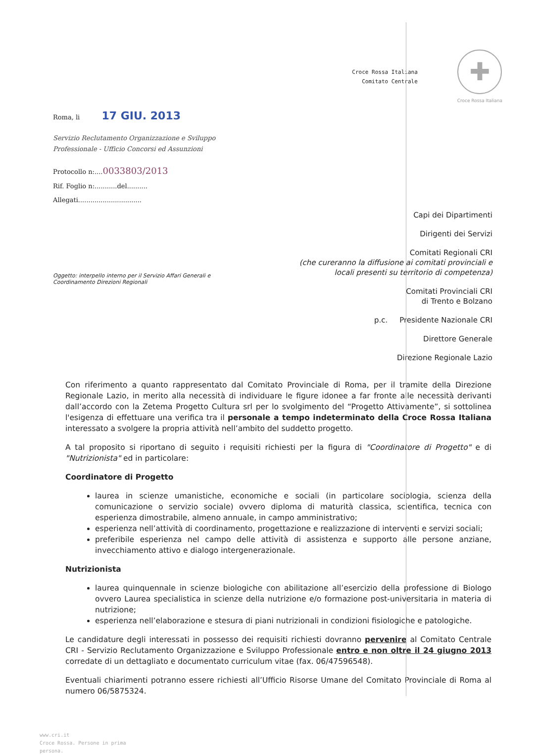Croce Rossa Italiana
Comitato Centrale
✚
Croce Rossa Italiana
Roma, li 17 GIU. 2013
Servizio Reclutamento Organizzazione e Sviluppo
Professionale - Ufficio Concorsi ed Assunzioni
Protocollo n:....0033803/2013
Rif. Foglio n:...........del..........
Allegati...............................
Capi dei Dipartimenti
Dirigenti dei Servizi
Comitati Regionali CRI
(che cureranno la diffusione ai comitati provinciali e
locali presenti su territorio di competenza)
Comitati Provinciali CRI
di Trento e Bolzano
p.c. Presidente Nazionale CRI
Direttore Generale
Direzione Regionale Lazio
Oggetto: interpello interno per il Servizio Affari Generali e
Coordinamento Direzioni Regionali
Con riferimento a quanto rappresentato dal Comitato Provinciale di Roma, per il tramite della Direzione Regionale Lazio, in merito alla necessità di individuare le figure idonee a far fronte alle necessità derivanti dall’accordo con la Zetema Progetto Cultura srl per lo svolgimento del “Progetto Attivamente”, si sottolinea l'esigenza di effettuare una verifica tra il personale a tempo indeterminato della Croce Rossa Italiana interessato a svolgere la propria attività nell’ambito del suddetto progetto.
A tal proposito si riportano di seguito i requisiti richiesti per la figura di "Coordinatore di Progetto" e di "Nutrizionista" ed in particolare:
Coordinatore di Progetto
laurea in scienze umanistiche, economiche e sociali (in particolare sociologia, scienza della comunicazione o servizio sociale) ovvero diploma di maturità classica, scientifica, tecnica con esperienza dimostrabile, almeno annuale, in campo amministrativo;
esperienza nell’attività di coordinamento, progettazione e realizzazione di interventi e servizi sociali;
preferibile esperienza nel campo delle attività di assistenza e supporto alle persone anziane, invecchiamento attivo e dialogo intergenerazionale.
Nutrizionista
laurea quinquennale in scienze biologiche con abilitazione all’esercizio della professione di Biologo ovvero Laurea specialistica in scienze della nutrizione e/o formazione post-universitaria in materia di nutrizione;
esperienza nell’elaborazione e stesura di piani nutrizionali in condizioni fisiologiche e patologiche.
Le candidature degli interessati in possesso dei requisiti richiesti dovranno pervenire al Comitato Centrale CRI - Servizio Reclutamento Organizzazione e Sviluppo Professionale entro e non oltre il 24 giugno 2013 corredate di un dettagliato e documentato curriculum vitae (fax. 06/47596548).
Eventuali chiarimenti potranno essere richiesti all’Ufficio Risorse Umane del Comitato Provinciale di Roma al numero 06/5875324.
www.cri.it
Croce Rossa. Persone in prima
persona.